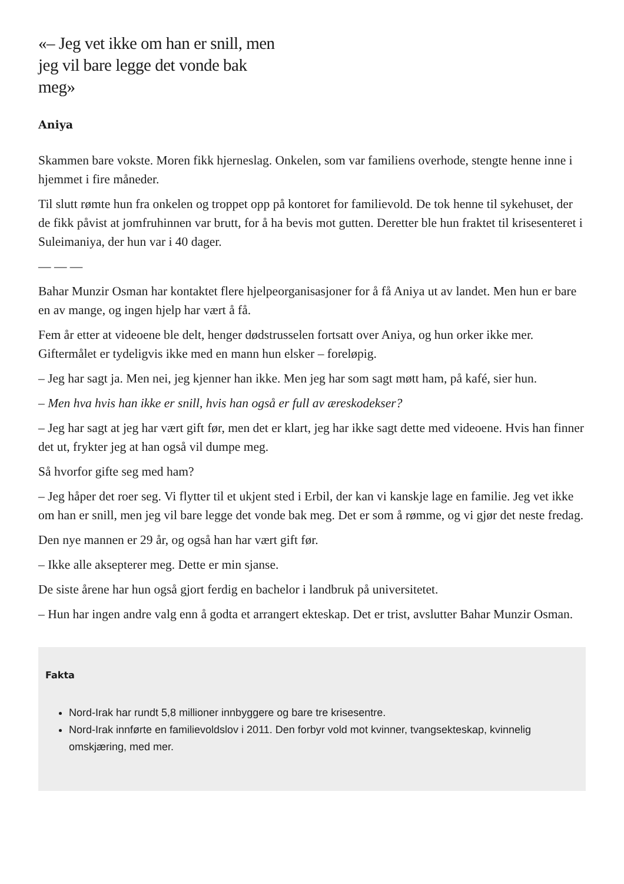«– Jeg vet ikke om han er snill, men jeg vil bare legge det vonde bak meg»
Aniya
Skammen bare vokste. Moren fikk hjerneslag. Onkelen, som var familiens overhode, stengte henne inne i hjemmet i fire måneder.
Til slutt rømte hun fra onkelen og troppet opp på kontoret for familievold. De tok henne til sykehuset, der de fikk påvist at jomfruhinnen var brutt, for å ha bevis mot gutten. Deretter ble hun fraktet til krisesenteret i Suleimaniya, der hun var i 40 dager.
— — —
Bahar Munzir Osman har kontaktet flere hjelpeorganisasjoner for å få Aniya ut av landet. Men hun er bare en av mange, og ingen hjelp har vært å få.
Fem år etter at videoene ble delt, henger dødstrusselen fortsatt over Aniya, og hun orker ikke mer. Giftermålet er tydeligvis ikke med en mann hun elsker – foreløpig.
– Jeg har sagt ja. Men nei, jeg kjenner han ikke. Men jeg har som sagt møtt ham, på kafé, sier hun.
– Men hva hvis han ikke er snill, hvis han også er full av æreskodekser?
– Jeg har sagt at jeg har vært gift før, men det er klart, jeg har ikke sagt dette med videoene. Hvis han finner det ut, frykter jeg at han også vil dumpe meg.
Så hvorfor gifte seg med ham?
– Jeg håper det roer seg. Vi flytter til et ukjent sted i Erbil, der kan vi kanskje lage en familie. Jeg vet ikke om han er snill, men jeg vil bare legge det vonde bak meg. Det er som å rømme, og vi gjør det neste fredag.
Den nye mannen er 29 år, og også han har vært gift før.
– Ikke alle aksepterer meg. Dette er min sjanse.
De siste årene har hun også gjort ferdig en bachelor i landbruk på universitetet.
– Hun har ingen andre valg enn å godta et arrangert ekteskap. Det er trist, avslutter Bahar Munzir Osman.
Fakta
Nord-Irak har rundt 5,8 millioner innbyggere og bare tre krisesentre.
Nord-Irak innførte en familievoldslov i 2011. Den forbyr vold mot kvinner, tvangsekteskap, kvinnelig omskjæring, med mer.